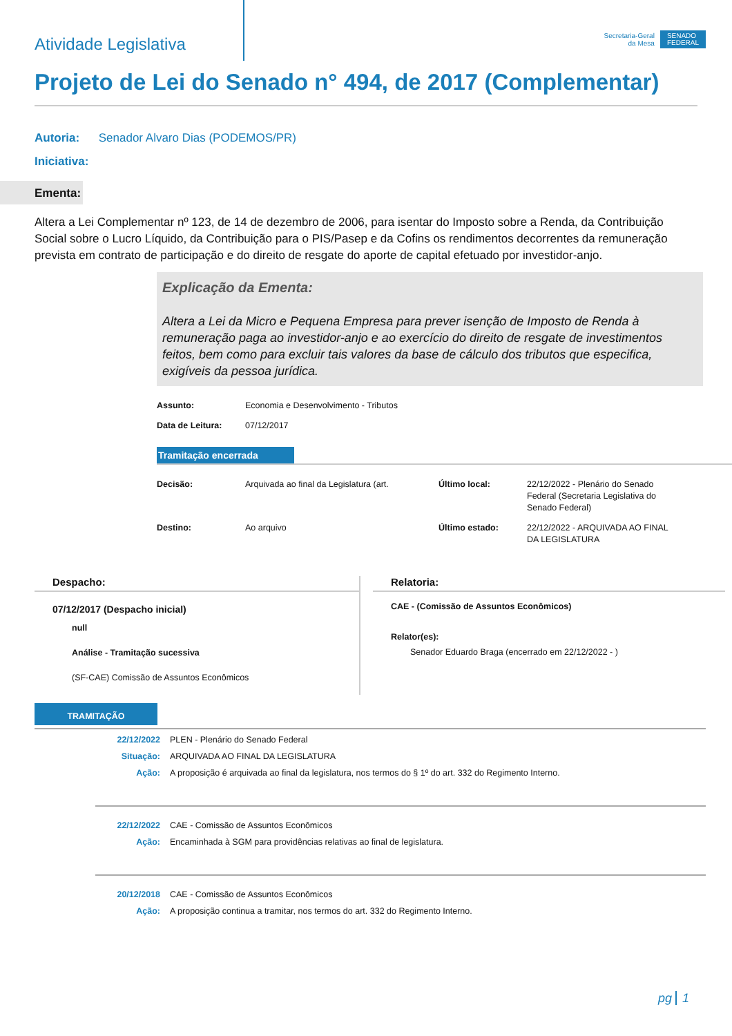Atividade Legislativa
Secretaria-Geral
da Mesa
SENADO
FEDERAL
Projeto de Lei do Senado n° 494, de 2017 (Complementar)
Autoria: Senador Alvaro Dias (PODEMOS/PR)
Iniciativa:
Ementa:
Altera a Lei Complementar nº 123, de 14 de dezembro de 2006, para isentar do Imposto sobre a Renda, da Contribuição Social sobre o Lucro Líquido, da Contribuição para o PIS/Pasep e da Cofins os rendimentos decorrentes da remuneração prevista em contrato de participação e do direito de resgate do aporte de capital efetuado por investidor-anjo.
Explicação da Ementa:
Altera a Lei da Micro e Pequena Empresa para prever isenção de Imposto de Renda à remuneração paga ao investidor-anjo e ao exercício do direito de resgate de investimentos feitos, bem como para excluir tais valores da base de cálculo dos tributos que especifica, exigíveis da pessoa jurídica.
Assunto: Economia e Desenvolvimento - Tributos Data de Leitura: 07/12/2017
Tramitação encerrada
Decisão: Arquivada ao final da Legislatura (art. Último local: 22/12/2022 - Plenário do Senado Federal (Secretaria Legislativa do Senado Federal) Destino: Ao arquivo Último estado: 22/12/2022 - ARQUIVADA AO FINAL DA LEGISLATURA
Despacho:
07/12/2017 (Despacho inicial)
null
Análise - Tramitação sucessiva
(SF-CAE) Comissão de Assuntos Econômicos
Relatoria:
CAE - (Comissão de Assuntos Econômicos)
Relator(es):
Senador Eduardo Braga (encerrado em 22/12/2022 - )
TRAMITAÇÃO
22/12/2022 PLEN - Plenário do Senado Federal Situação: ARQUIVADA AO FINAL DA LEGISLATURA Ação: A proposição é arquivada ao final da legislatura, nos termos do § 1º do art. 332 do Regimento Interno.
22/12/2022 CAE - Comissão de Assuntos Econômicos Ação: Encaminhada à SGM para providências relativas ao final de legislatura.
20/12/2018 CAE - Comissão de Assuntos Econômicos Ação: A proposição continua a tramitar, nos termos do art. 332 do Regimento Interno.
pg 1